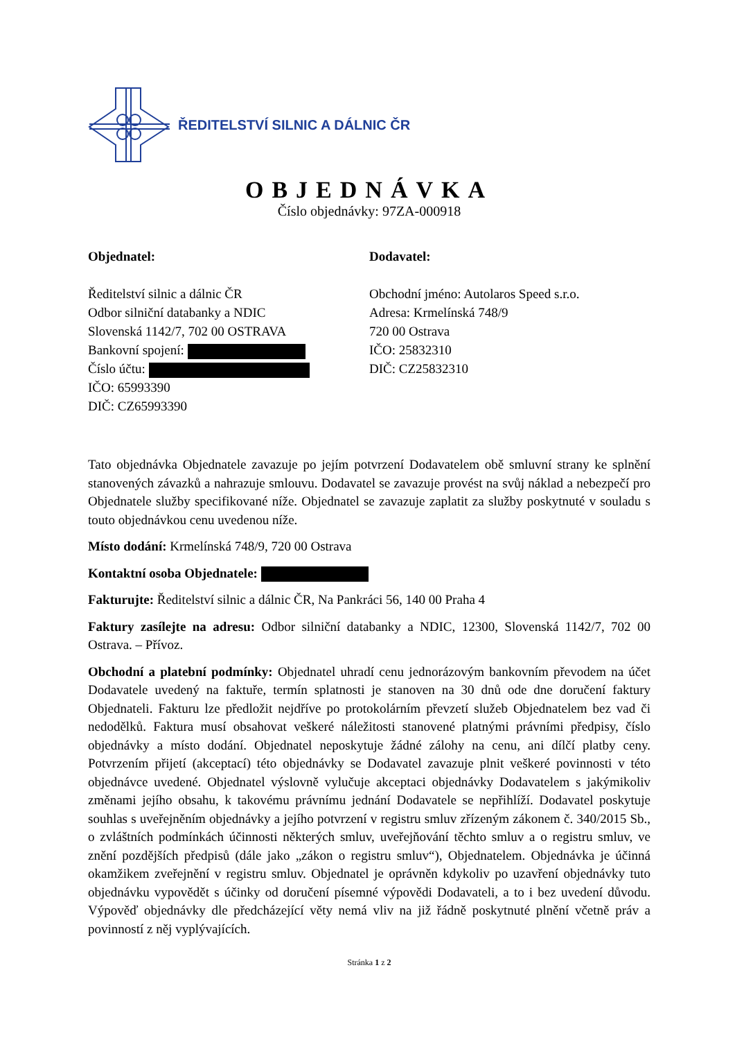ŘEDITELSTVÍ SILNIC A DÁLNIC ČR
OBJEDNÁVKA
Číslo objednávky: 97ZA-000918
Objednatel:
Ředitelství silnic a dálnic ČR
Odbor silniční databanky a NDIC
Slovenská 1142/7, 702 00 OSTRAVA
Bankovní spojení:
Číslo účtu:
IČO: 65993390
DIČ: CZ65993390
Dodavatel:
Obchodní jméno: Autolaros Speed s.r.o.
Adresa: Krmelínská 748/9
720 00 Ostrava
IČO: 25832310
DIČ: CZ25832310
Tato objednávka Objednatele zavazuje po jejím potvrzení Dodavatelem obě smluvní strany ke splnění stanovených závazků a nahrazuje smlouvu. Dodavatel se zavazuje provést na svůj náklad a nebezpečí pro Objednatele služby specifikované níže. Objednatel se zavazuje zaplatit za služby poskytnuté v souladu s touto objednávkou cenu uvedenou níže.
Místo dodání: Krmelínská 748/9, 720 00 Ostrava
Kontaktní osoba Objednatele:
Fakturujte: Ředitelství silnic a dálnic ČR, Na Pankráci 56, 140 00 Praha 4
Faktury zasílejte na adresu: Odbor silniční databanky a NDIC, 12300, Slovenská 1142/7, 702 00 Ostrava. – Přívoz.
Obchodní a platební podmínky: Objednatel uhradí cenu jednorázovým bankovním převodem na účet Dodavatele uvedený na faktuře, termín splatnosti je stanoven na 30 dnů ode dne doručení faktury Objednateli. Fakturu lze předložit nejdříve po protokolárním převzetí služeb Objednatelem bez vad či nedodělků. Faktura musí obsahovat veškeré náležitosti stanovené platnými právními předpisy, číslo objednávky a místo dodání. Objednatel neposkytuje žádné zálohy na cenu, ani dílčí platby ceny. Potvrzením přijetí (akceptací) této objednávky se Dodavatel zavazuje plnit veškeré povinnosti v této objednávce uvedené. Objednatel výslovně vylučuje akceptaci objednávky Dodavatelem s jakýmikoliv změnami jejího obsahu, k takovému právnímu jednání Dodavatele se nepřihlíží. Dodavatel poskytuje souhlas s uveřejněním objednávky a jejího potvrzení v registru smluv zřízeným zákonem č. 340/2015 Sb., o zvláštních podmínkách účinnosti některých smluv, uveřejňování těchto smluv a o registru smluv, ve znění pozdějších předpisů (dále jako „zákon o registru smluv“), Objednatelem. Objednávka je účinná okamžikem zveřejnění v registru smluv. Objednatel je oprávněn kdykoliv po uzavření objednávky tuto objednávku vypovědět s účinky od doručení písemné výpovědi Dodavateli, a to i bez uvedení důvodu. Výpověď objednávky dle předcházející věty nemá vliv na již řádně poskytnuté plnění včetně práv a povinností z něj vyplývajících.
Stránka 1 z 2